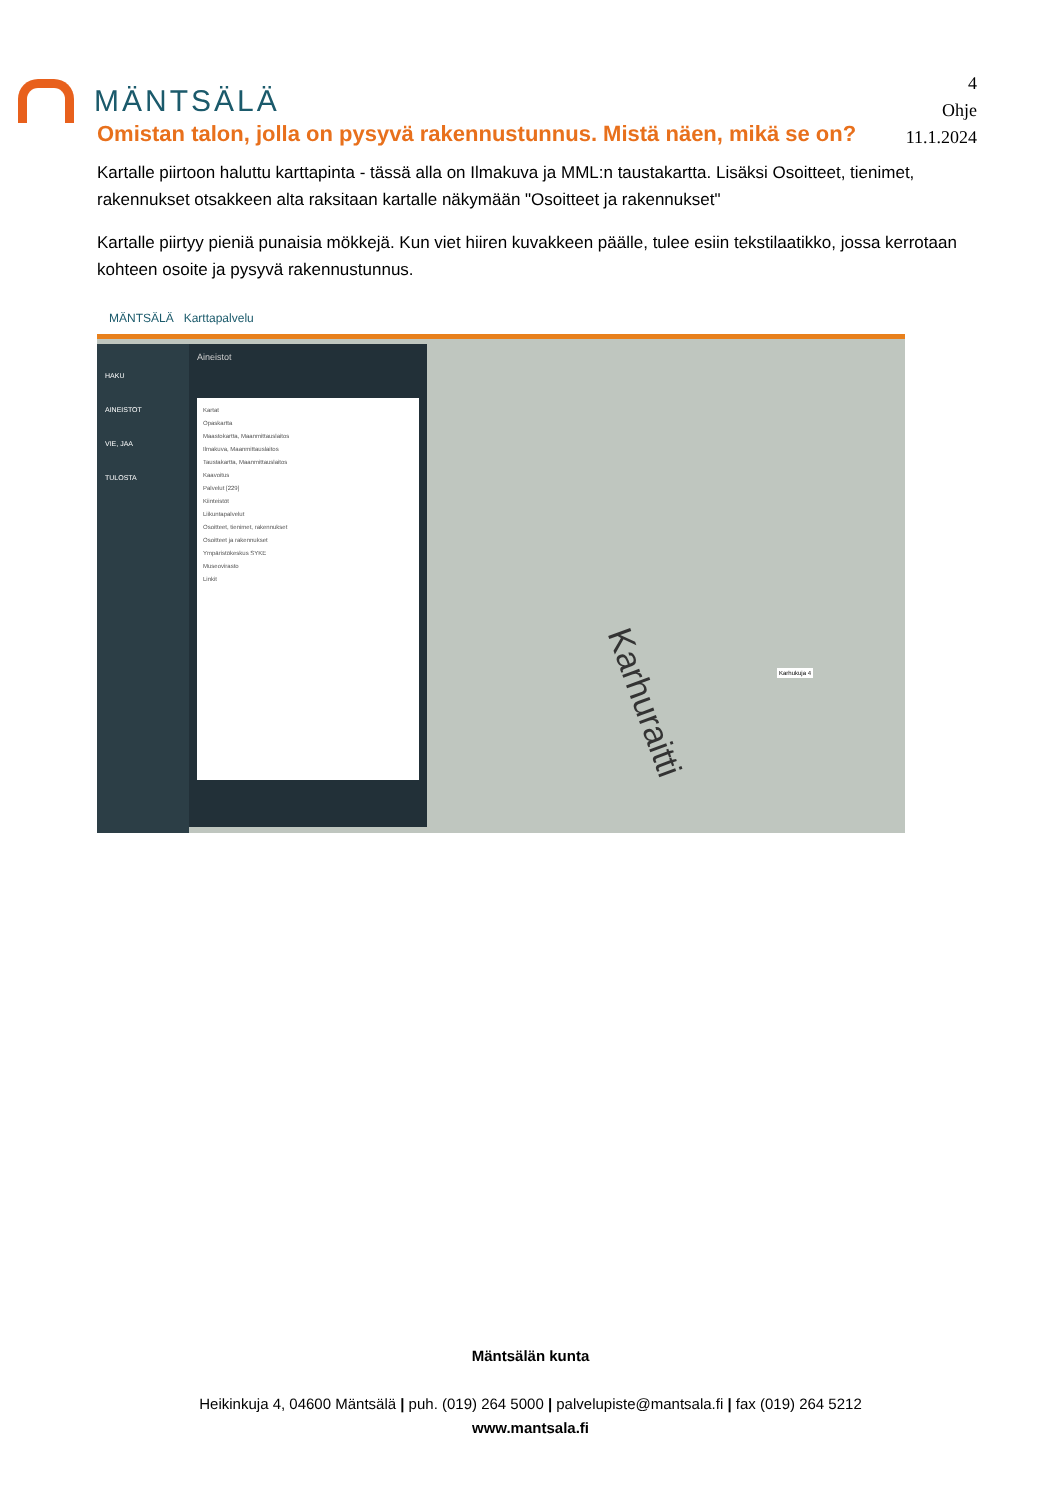MÄNTSÄLÄ
4
Ohje
11.1.2024
Omistan talon, jolla on pysyvä rakennustunnus. Mistä näen, mikä se on?
Kartalle piirtoon haluttu karttapinta - tässä alla on Ilmakuva ja MML:n taustakartta. Lisäksi Osoitteet, tienimet, rakennukset otsakkeen alta raksitaan kartalle näkymään "Osoitteet ja rakennukset"
Kartalle piirtyy pieniä punaisia mökkejä. Kun viet hiiren kuvakkeen päälle, tulee esiin tekstilaatikko, jossa kerrotaan kohteen osoite ja pysyvä rakennustunnus.
MÄNTSÄLÄ Karttapalvelu
HAKU
AINEISTOT
VIE, JAA
TULOSTA
Aineistot
Kartat
Opaskartta
Maastokartta, Maanmittauslaitos
Ilmakuva, Maanmittauslaitos
Taustakartta, Maanmittauslaitos
Kaavoitus
Palvelut [229]
Kiinteistöt
Liikuntapalvelut
Osoitteet, tienimet, rakennukset
Osoitteet ja rakennukset
Ympäristökeskus SYKE
Museovirasto
Linkit
Karhukuja 4
Karhuraitti
Mäntsälän kunta
Heikinkuja 4, 04600 Mäntsälä | puh. (019) 264 5000 | palvelupiste@mantsala.fi | fax (019) 264 5212
www.mantsala.fi